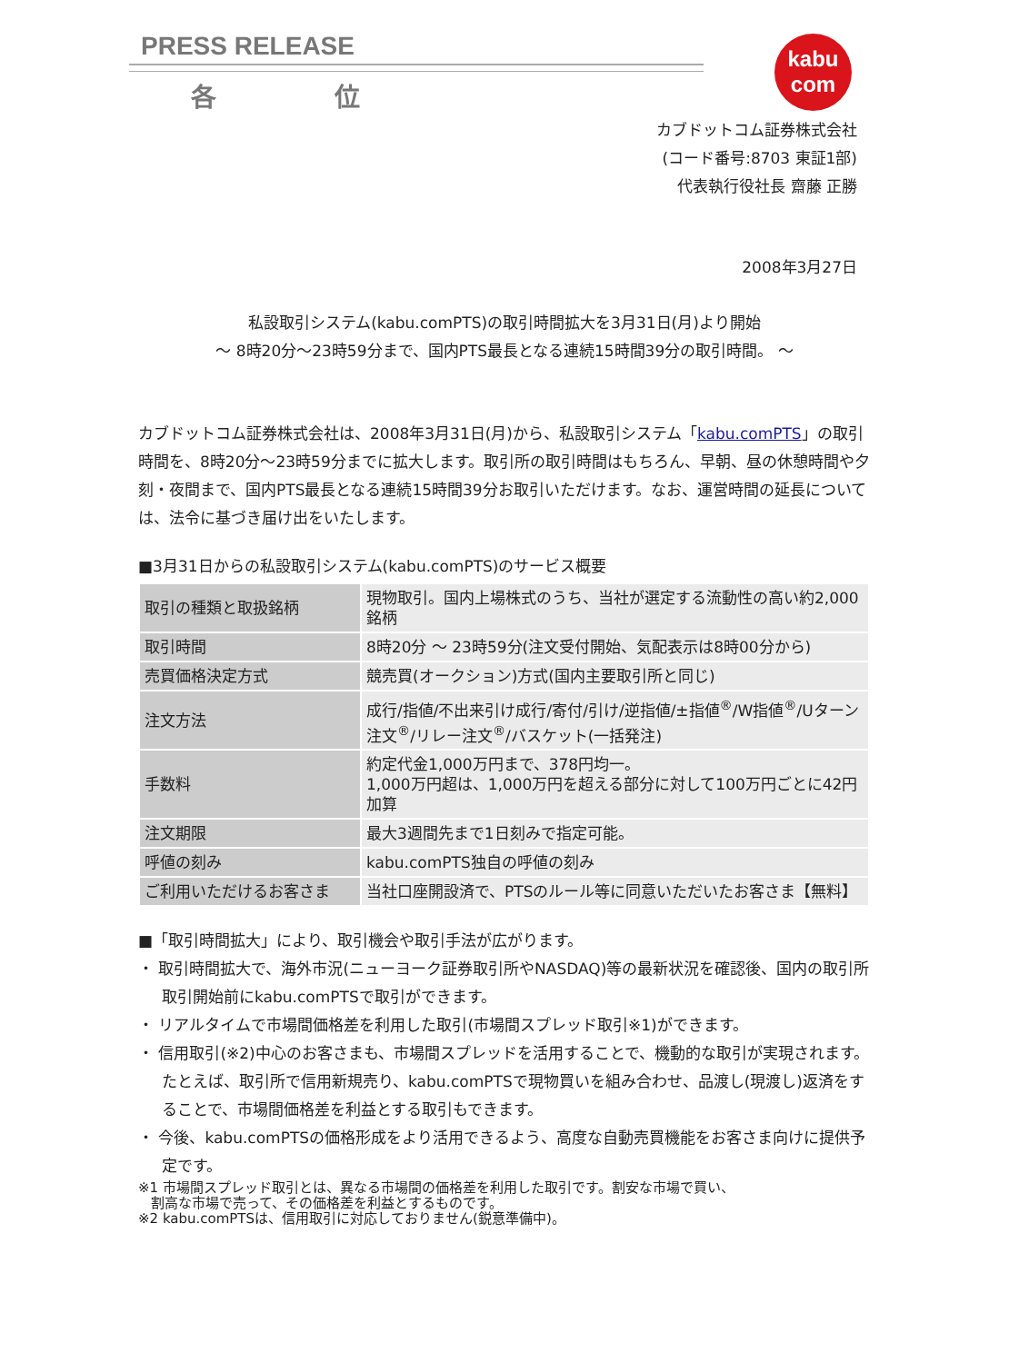PRESS RELEASE
各 位
kabu
com
カブドットコム証券株式会社
(コード番号:8703 東証1部)
代表執行役社長 齋藤 正勝
2008年3月27日
私設取引システム(kabu.comPTS)の取引時間拡大を3月31日(月)より開始
～ 8時20分～23時59分まで、国内PTS最長となる連続15時間39分の取引時間。 ～
カブドットコム証券株式会社は、2008年3月31日(月)から、私設取引システム「kabu.comPTS」の取引時間を、8時20分～23時59分までに拡大します。取引所の取引時間はもちろん、早朝、昼の休憩時間や夕刻・夜間まで、国内PTS最長となる連続15時間39分お取引いただけます。なお、運営時間の延長については、法令に基づき届け出をいたします。
■3月31日からの私設取引システム(kabu.comPTS)のサービス概要
| 取引の種類と取扱銘柄 | 現物取引。国内上場株式のうち、当社が選定する流動性の高い約2,000銘柄 |
| 取引時間 | 8時20分 ～ 23時59分(注文受付開始、気配表示は8時00分から) |
| 売買価格決定方式 | 競売買(オークション)方式(国内主要取引所と同じ) |
| 注文方法 | 成行/指値/不出来引け成行/寄付/引け/逆指値/±指値<sup>®</sup>/W指値<sup>®</sup>/Uターン注文<sup>®</sup>/リレー注文<sup>®</sup>/バスケット(一括発注) |
| 手数料 | 約定代金1,000万円まで、378円均一。 1,000万円超は、1,000万円を超える部分に対して100万円ごとに42円加算 |
| 注文期限 | 最大3週間先まで1日刻みで指定可能。 |
| 呼値の刻み | kabu.comPTS独自の呼値の刻み |
| ご利用いただけるお客さま | 当社口座開設済で、PTSのルール等に同意いただいたお客さま【無料】 |
■「取引時間拡大」により、取引機会や取引手法が広がります。
・ 取引時間拡大で、海外市況(ニューヨーク証券取引所やNASDAQ)等の最新状況を確認後、国内の取引所取引開始前にkabu.comPTSで取引ができます。
・ リアルタイムで市場間価格差を利用した取引(市場間スプレッド取引※1)ができます。
・ 信用取引(※2)中心のお客さまも、市場間スプレッドを活用することで、機動的な取引が実現されます。たとえば、取引所で信用新規売り、kabu.comPTSで現物買いを組み合わせ、品渡し(現渡し)返済をすることで、市場間価格差を利益とする取引もできます。
・ 今後、kabu.comPTSの価格形成をより活用できるよう、高度な自動売買機能をお客さま向けに提供予定です。
※1 市場間スプレッド取引とは、異なる市場間の価格差を利用した取引です。割安な市場で買い、
割高な市場で売って、その価格差を利益とするものです。
※2 kabu.comPTSは、信用取引に対応しておりません(鋭意準備中)。